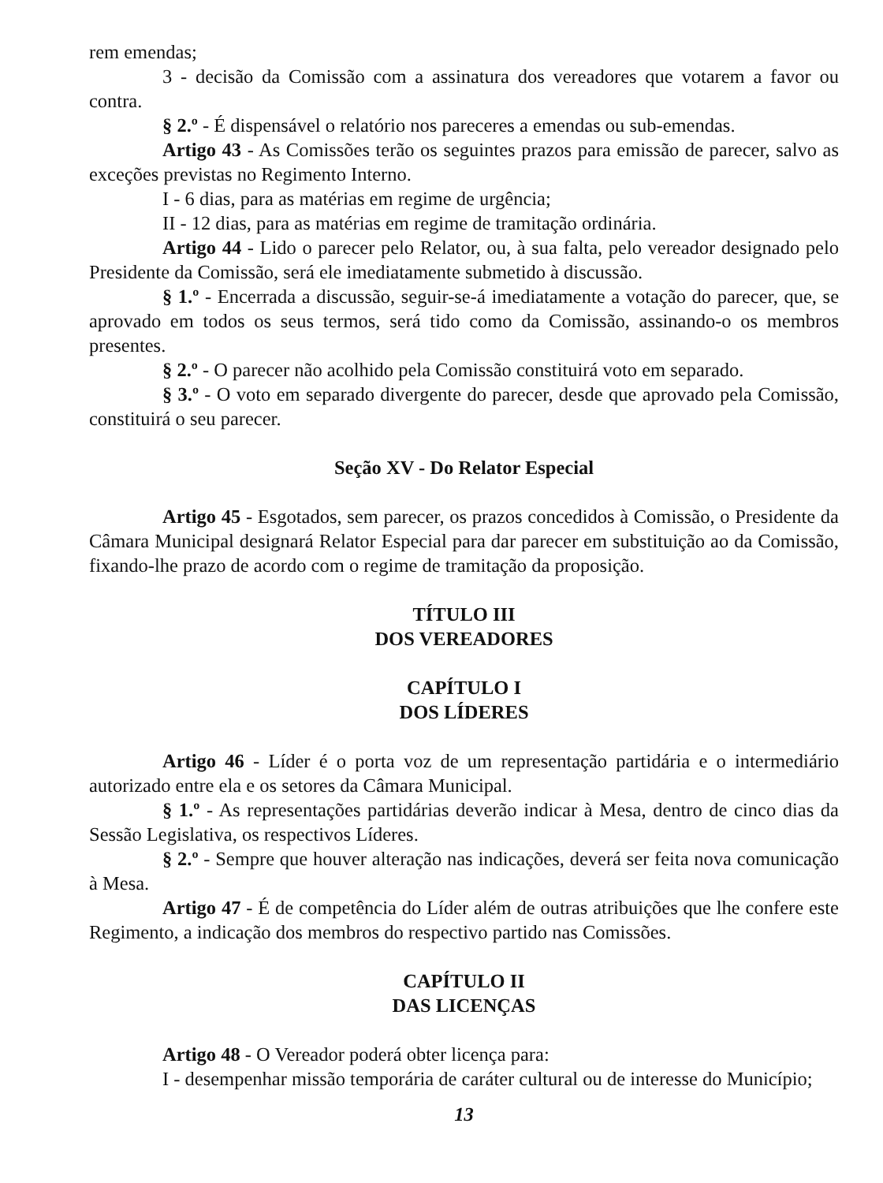rem emendas;
3 - decisão da Comissão com a assinatura dos vereadores que votarem a favor ou contra.
§ 2.º - É dispensável o relatório nos pareceres a emendas ou sub-emendas.
Artigo 43 - As Comissões terão os seguintes prazos para emissão de parecer, salvo as exceções previstas no Regimento Interno.
I - 6 dias, para as matérias em regime de urgência;
II - 12 dias, para as matérias em regime de tramitação ordinária.
Artigo 44 - Lido o parecer pelo Relator, ou, à sua falta, pelo vereador designado pelo Presidente da Comissão, será ele imediatamente submetido à discussão.
§ 1.º - Encerrada a discussão, seguir-se-á imediatamente a votação do parecer, que, se aprovado em todos os seus termos, será tido como da Comissão, assinando-o os membros presentes.
§ 2.º - O parecer não acolhido pela Comissão constituirá voto em separado.
§ 3.º - O voto em separado divergente do parecer, desde que aprovado pela Comissão, constituirá o seu parecer.
Seção XV - Do Relator Especial
Artigo 45 - Esgotados, sem parecer, os prazos concedidos à Comissão, o Presidente da Câmara Municipal designará Relator Especial para dar parecer em substituição ao da Comissão, fixando-lhe prazo de acordo com o regime de tramitação da proposição.
TÍTULO III
DOS VEREADORES
CAPÍTULO I
DOS LÍDERES
Artigo 46 - Líder é o porta voz de um representação partidária e o intermediário autorizado entre ela e os setores da Câmara Municipal.
§ 1.º - As representações partidárias deverão indicar à Mesa, dentro de cinco dias da Sessão Legislativa, os respectivos Líderes.
§ 2.º - Sempre que houver alteração nas indicações, deverá ser feita nova comunicação à Mesa.
Artigo 47 - É de competência do Líder além de outras atribuições que lhe confere este Regimento, a indicação dos membros do respectivo partido nas Comissões.
CAPÍTULO II
DAS LICENÇAS
Artigo 48 - O Vereador poderá obter licença para:
I - desempenhar missão temporária de caráter cultural ou de interesse do Município;
13